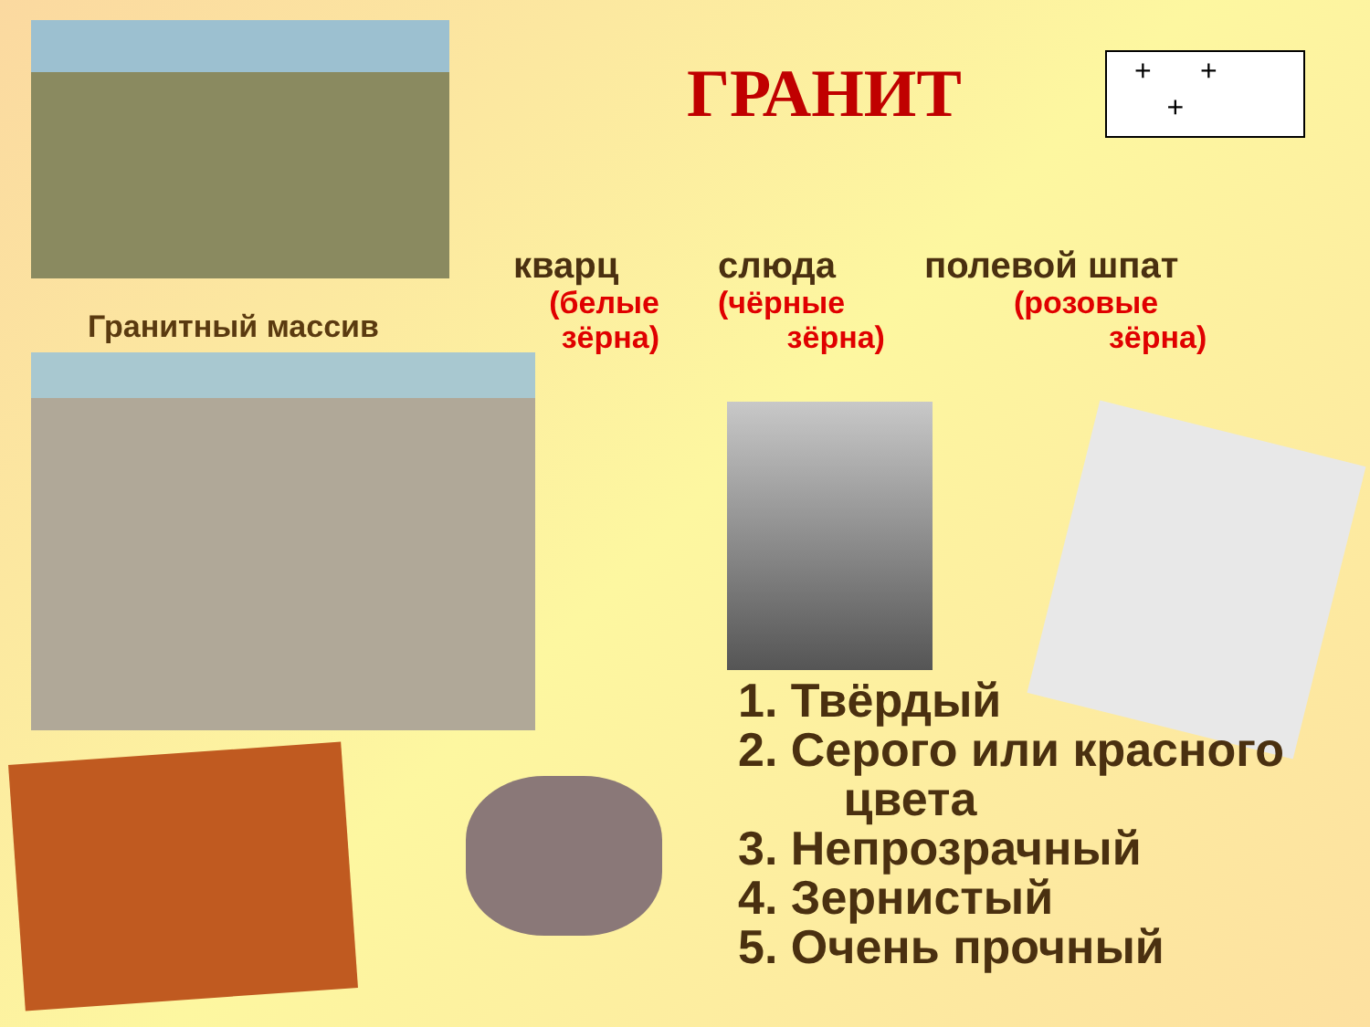+ +
+
ГРАНИТ
Гранитный массив
кварц
(белые зёрна)
слюда
(чёрные
зёрна)
полевой шпат
(розовые
зёрна)
1. Твёрдый
2. Серого или красного
цвета
3. Непрозрачный
4. Зернистый
5. Очень прочный